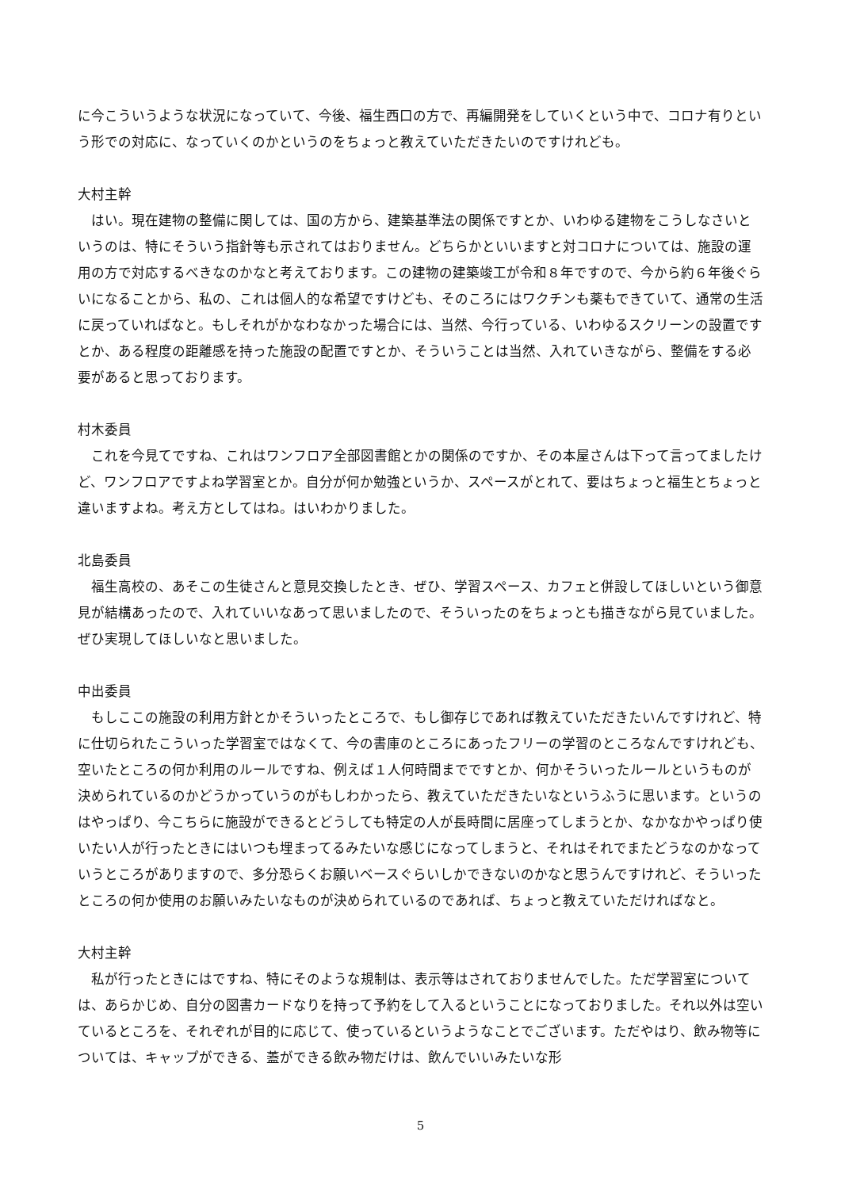に今こういうような状況になっていて、今後、福生西口の方で、再編開発をしていくという中で、コロナ有りという形での対応に、なっていくのかというのをちょっと教えていただきたいのですけれども。
大村主幹
はい。現在建物の整備に関しては、国の方から、建築基準法の関係ですとか、いわゆる建物をこうしなさいというのは、特にそういう指針等も示されてはおりません。どちらかといいますと対コロナについては、施設の運用の方で対応するべきなのかなと考えております。この建物の建築竣工が令和８年ですので、今から約６年後ぐらいになることから、私の、これは個人的な希望ですけども、そのころにはワクチンも薬もできていて、通常の生活に戻っていればなと。もしそれがかなわなかった場合には、当然、今行っている、いわゆるスクリーンの設置ですとか、ある程度の距離感を持った施設の配置ですとか、そういうことは当然、入れていきながら、整備をする必要があると思っております。
村木委員
これを今見てですね、これはワンフロア全部図書館とかの関係のですか、その本屋さんは下って言ってましたけど、ワンフロアですよね学習室とか。自分が何か勉強というか、スペースがとれて、要はちょっと福生とちょっと違いますよね。考え方としてはね。はいわかりました。
北島委員
福生高校の、あそこの生徒さんと意見交換したとき、ぜひ、学習スペース、カフェと併設してほしいという御意見が結構あったので、入れていいなあって思いましたので、そういったのをちょっとも描きながら見ていました。ぜひ実現してほしいなと思いました。
中出委員
もしここの施設の利用方針とかそういったところで、もし御存じであれば教えていただきたいんですけれど、特に仕切られたこういった学習室ではなくて、今の書庫のところにあったフリーの学習のところなんですけれども、空いたところの何か利用のルールですね、例えば１人何時間までですとか、何かそういったルールというものが決められているのかどうかっていうのがもしわかったら、教えていただきたいなというふうに思います。というのはやっぱり、今こちらに施設ができるとどうしても特定の人が長時間に居座ってしまうとか、なかなかやっぱり使いたい人が行ったときにはいつも埋まってるみたいな感じになってしまうと、それはそれでまたどうなのかなっていうところがありますので、多分恐らくお願いベースぐらいしかできないのかなと思うんですけれど、そういったところの何か使用のお願いみたいなものが決められているのであれば、ちょっと教えていただければなと。
大村主幹
私が行ったときにはですね、特にそのような規制は、表示等はされておりませんでした。ただ学習室については、あらかじめ、自分の図書カードなりを持って予約をして入るということになっておりました。それ以外は空いているところを、それぞれが目的に応じて、使っているというようなことでございます。ただやはり、飲み物等については、キャップができる、蓋ができる飲み物だけは、飲んでいいみたいな形
5